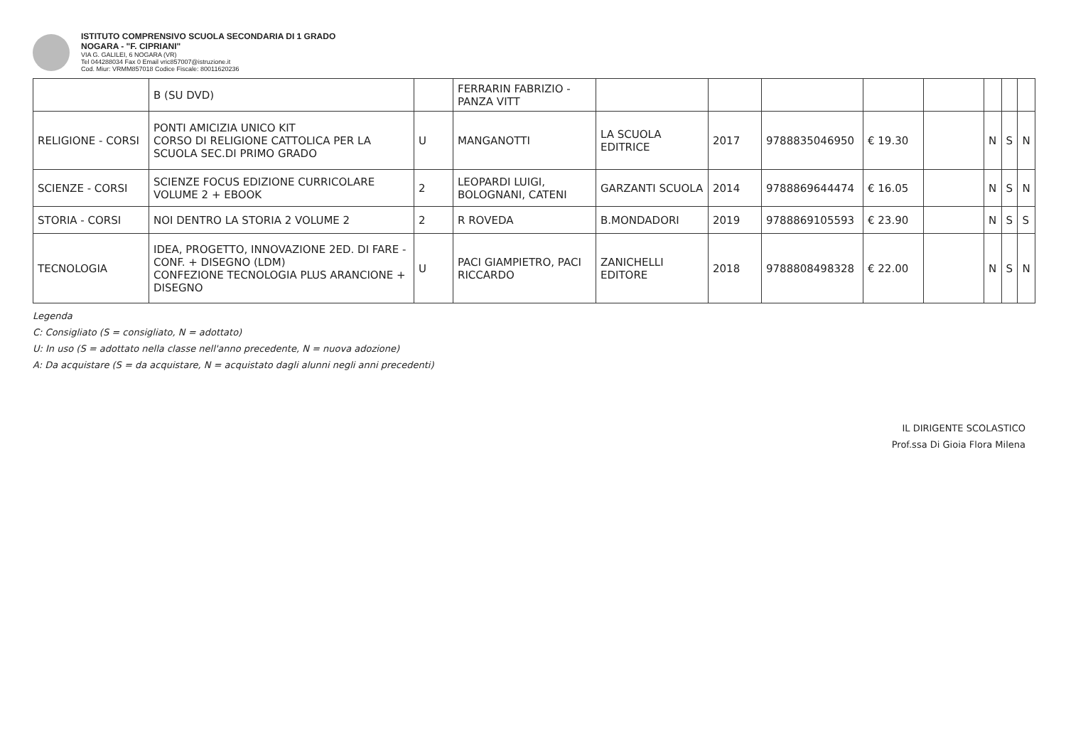ISTITUTO COMPRENSIVO SCUOLA SECONDARIA DI 1 GRADO
NOGARA - "F. CIPRIANI"
VIA G. GALILEI, 6 NOGARA (VR)
Tel 044288034 Fax 0 Email vric857007@istruzione.it
Cod. Miur: VRMM857018 Codice Fiscale: 80011620236
| | B (SU DVD) | | FERRARIN FABRIZIO - PANZA VITT | | | | | | | | |
| RELIGIONE - CORSI | PONTI AMICIZIA UNICO KIT CORSO DI RELIGIONE CATTOLICA PER LA SCUOLA SEC.DI PRIMO GRADO | U | MANGANOTTI | LA SCUOLA EDITRICE | 2017 | 9788835046950 | € 19.30 | | N | S | N |
| SCIENZE - CORSI | SCIENZE FOCUS EDIZIONE CURRICOLARE VOLUME 2 + EBOOK | 2 | LEOPARDI LUIGI, BOLOGNANI, CATENI | GARZANTI SCUOLA | 2014 | 9788869644474 | € 16.05 | | N | S | N |
| STORIA - CORSI | NOI DENTRO LA STORIA 2 VOLUME 2 | 2 | R ROVEDA | B.MONDADORI | 2019 | 9788869105593 | € 23.90 | | N | S | S |
| TECNOLOGIA | IDEA, PROGETTO, INNOVAZIONE 2ED. DI FARE - CONF. + DISEGNO (LDM) CONFEZIONE TECNOLOGIA PLUS ARANCIONE + DISEGNO | U | PACI GIAMPIETRO, PACI RICCARDO | ZANICHELLI EDITORE | 2018 | 9788808498328 | € 22.00 | | N | S | N |
Legenda
C: Consigliato (S = consigliato, N = adottato)
U: In uso (S = adottato nella classe nell'anno precedente, N = nuova adozione)
A: Da acquistare (S = da acquistare, N = acquistato dagli alunni negli anni precedenti)
IL DIRIGENTE SCOLASTICO
Prof.ssa Di Gioia Flora Milena